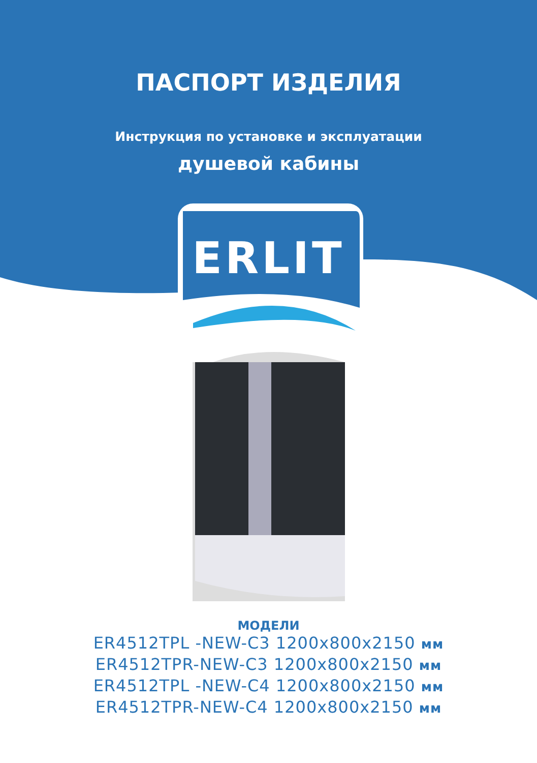ПАСПОРТ ИЗДЕЛИЯ
Инструкция по установке и эксплуатации
душевой кабины
ERLIT
МОДЕЛИ
ER4512TPL -NEW-C3 1200x800x2150 мм
ER4512TPR-NEW-C3 1200x800x2150 мм
ER4512TPL -NEW-C4 1200x800x2150 мм
ER4512TPR-NEW-C4 1200x800x2150 мм